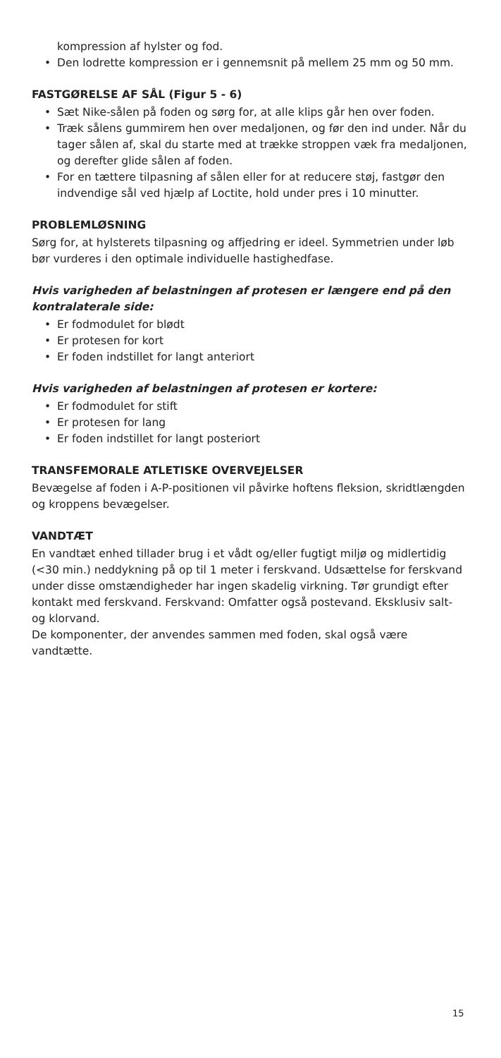kompression af hylster og fod.
• Den lodrette kompression er i gennemsnit på mellem 25 mm og 50 mm.
FASTGØRELSE AF SÅL (Figur 5 - 6)
• Sæt Nike-sålen på foden og sørg for, at alle klips går hen over foden.
• Træk sålens gummirem hen over medaljonen, og før den ind under. Når du tager sålen af, skal du starte med at trække stroppen væk fra medaljonen, og derefter glide sålen af foden.
• For en tættere tilpasning af sålen eller for at reducere støj, fastgør den indvendige sål ved hjælp af Loctite, hold under pres i 10 minutter.
PROBLEMLØSNING
Sørg for, at hylsterets tilpasning og affjedring er ideel. Symmetrien under løb bør vurderes i den optimale individuelle hastighedfase.
Hvis varigheden af belastningen af protesen er længere end på den kontralaterale side:
• Er fodmodulet for blødt
• Er protesen for kort
• Er foden indstillet for langt anteriort
Hvis varigheden af belastningen af protesen er kortere:
• Er fodmodulet for stift
• Er protesen for lang
• Er foden indstillet for langt posteriort
TRANSFEMORALE ATLETISKE OVERVEJELSER
Bevægelse af foden i A-P-positionen vil påvirke hoftens fleksion, skridtlængden og kroppens bevægelser.
VANDTÆT
En vandtæt enhed tillader brug i et vådt og/eller fugtigt miljø og midlertidig (<30 min.) neddykning på op til 1 meter i ferskvand. Udsættelse for ferskvand under disse omstændigheder har ingen skadelig virkning. Tør grundigt efter kontakt med ferskvand. Ferskvand: Omfatter også postevand. Eksklusiv salt- og klorvand.
De komponenter, der anvendes sammen med foden, skal også være vandtætte.
15